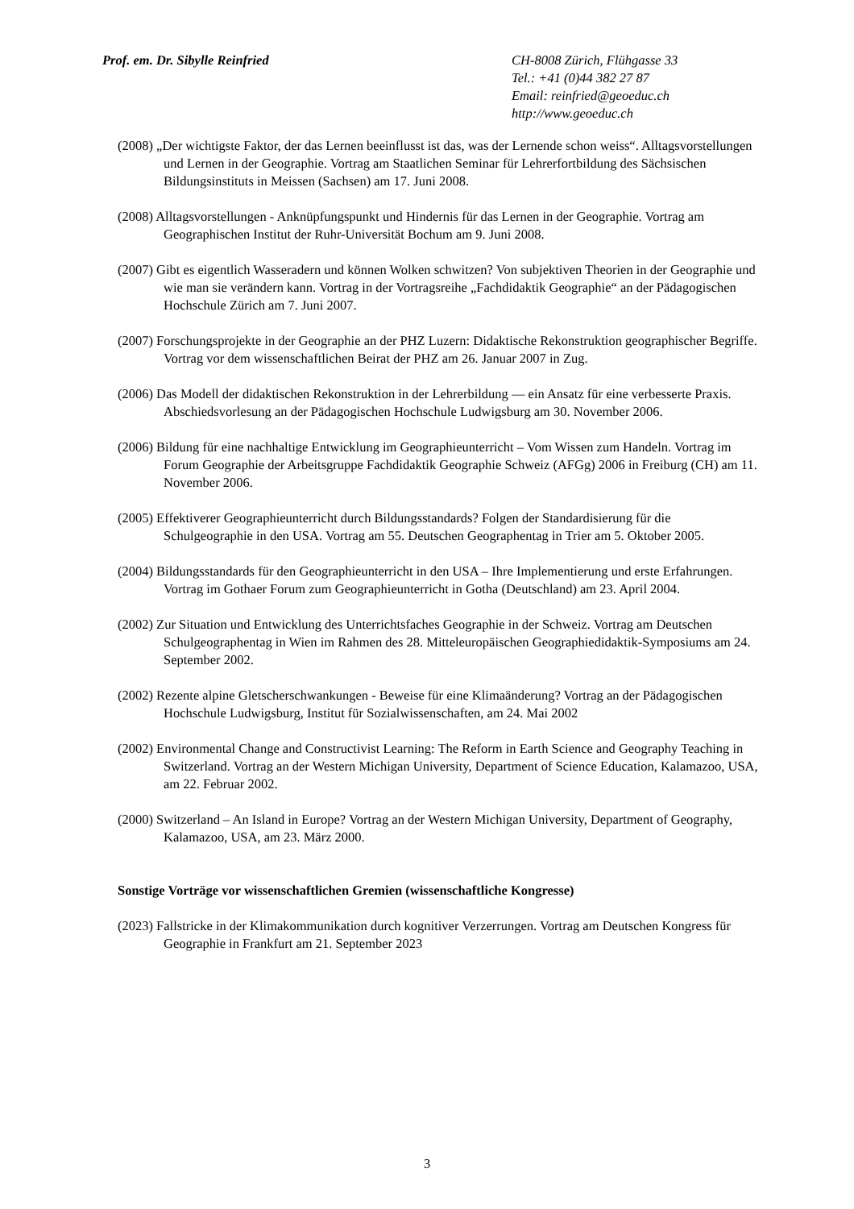Prof. em. Dr. Sibylle Reinfried CH-8008 Zürich, Flühgasse 33
Tel.: +41 (0)44 382 27 87
Email: reinfried@geoeduc.ch
http://www.geoeduc.ch
(2008) „Der wichtigste Faktor, der das Lernen beeinflusst ist das, was der Lernende schon weiss“. Alltagsvorstellungen und Lernen in der Geographie. Vortrag am Staatlichen Seminar für Lehrerfortbildung des Sächsischen Bildungsinstituts in Meissen (Sachsen) am 17. Juni 2008.
(2008) Alltagsvorstellungen - Anknüpfungspunkt und Hindernis für das Lernen in der Geographie. Vortrag am Geographischen Institut der Ruhr-Universität Bochum am 9. Juni 2008.
(2007) Gibt es eigentlich Wasseradern und können Wolken schwitzen? Von subjektiven Theorien in der Geographie und wie man sie verändern kann. Vortrag in der Vortragsreihe „Fachdidaktik Geographie“ an der Pädagogischen Hochschule Zürich am 7. Juni 2007.
(2007) Forschungsprojekte in der Geographie an der PHZ Luzern: Didaktische Rekonstruktion geographischer Begriffe. Vortrag vor dem wissenschaftlichen Beirat der PHZ am 26. Januar 2007 in Zug.
(2006) Das Modell der didaktischen Rekonstruktion in der Lehrerbildung — ein Ansatz für eine verbesserte Praxis. Abschiedsvorlesung an der Pädagogischen Hochschule Ludwigsburg am 30. November 2006.
(2006) Bildung für eine nachhaltige Entwicklung im Geographieunterricht – Vom Wissen zum Handeln. Vortrag im Forum Geographie der Arbeitsgruppe Fachdidaktik Geographie Schweiz (AFGg) 2006 in Freiburg (CH) am 11. November 2006.
(2005) Effektiverer Geographieunterricht durch Bildungsstandards? Folgen der Standardisierung für die Schulgeographie in den USA. Vortrag am 55. Deutschen Geographentag in Trier am 5. Oktober 2005.
(2004) Bildungsstandards für den Geographieunterricht in den USA – Ihre Implementierung und erste Erfahrungen. Vortrag im Gothaer Forum zum Geographieunterricht in Gotha (Deutschland) am 23. April 2004.
(2002) Zur Situation und Entwicklung des Unterrichtsfaches Geographie in der Schweiz. Vortrag am Deutschen Schulgeographentag in Wien im Rahmen des 28. Mitteleuropäischen Geographiedidaktik-Symposiums am 24. September 2002.
(2002) Rezente alpine Gletscherschwankungen - Beweise für eine Klimaänderung? Vortrag an der Pädagogischen Hochschule Ludwigsburg, Institut für Sozialwissenschaften, am 24. Mai 2002
(2002) Environmental Change and Constructivist Learning: The Reform in Earth Science and Geography Teaching in Switzerland. Vortrag an der Western Michigan University, Department of Science Education, Kalamazoo, USA, am 22. Februar 2002.
(2000) Switzerland – An Island in Europe? Vortrag an der Western Michigan University, Department of Geography, Kalamazoo, USA, am 23. März 2000.
Sonstige Vorträge vor wissenschaftlichen Gremien (wissenschaftliche Kongresse)
(2023) Fallstricke in der Klimakommunikation durch kognitiver Verzerrungen. Vortrag am Deutschen Kongress für Geographie in Frankfurt am 21. September 2023
3